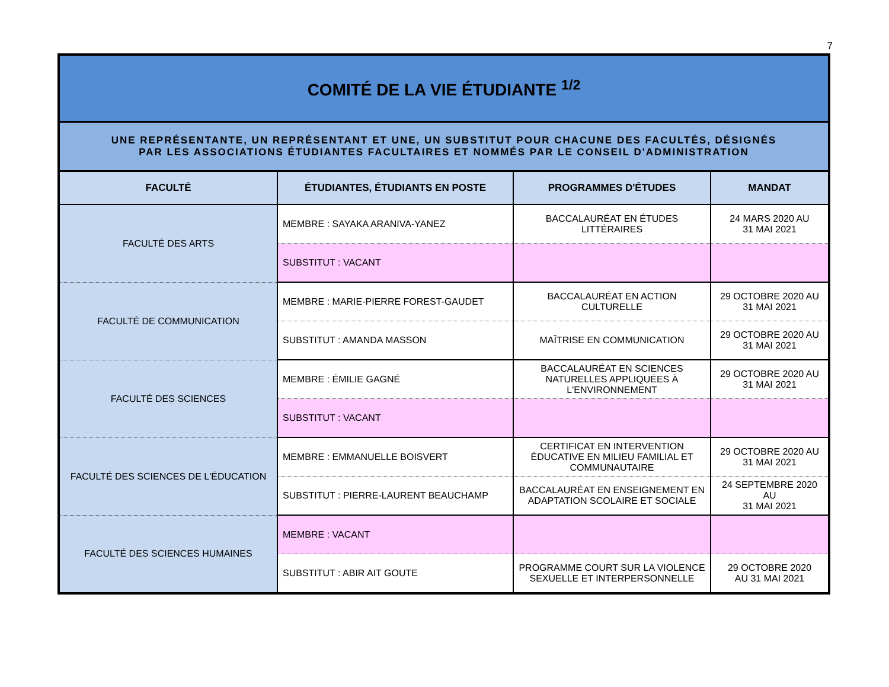7
| COMITÉ DE LA VIE ÉTUDIANTE <sup>1/2</sup> | | | |
| UNE REPRÉSENTANTE, UN REPRÉSENTANT ET UNE, UN SUBSTITUT POUR CHACUNE DES FACULTÉS, DÉSIGNÉS PAR LES ASSOCIATIONS ÉTUDIANTES FACULTAIRES ET NOMMÉS PAR LE CONSEIL D'ADMINISTRATION | | | |
| FACULTÉ | ÉTUDIANTES, ÉTUDIANTS EN POSTE | PROGRAMMES D'ÉTUDES | MANDAT |
| FACULTÉ DES ARTS | MEMBRE : SAYAKA ARANIVA-YANEZ | BACCALAURÉAT EN ÉTUDES LITTÉRAIRES | 24 MARS 2020 AU 31 MAI 2021 |
| | SUBSTITUT : VACANT | | |
| FACULTÉ DE COMMUNICATION | MEMBRE : MARIE-PIERRE FOREST-GAUDET | BACCALAURÉAT EN ACTION CULTURELLE | 29 OCTOBRE 2020 AU 31 MAI 2021 |
| | SUBSTITUT : AMANDA MASSON | MAÎTRISE EN COMMUNICATION | 29 OCTOBRE 2020 AU 31 MAI 2021 |
| FACULTÉ DES SCIENCES | MEMBRE : ÉMILIE GAGNÉ | BACCALAURÉAT EN SCIENCES NATURELLES APPLIQUÉES À L'ENVIRONNEMENT | 29 OCTOBRE 2020 AU 31 MAI 2021 |
| | SUBSTITUT : VACANT | | |
| FACULTÉ DES SCIENCES DE L'ÉDUCATION | MEMBRE : EMMANUELLE BOISVERT | CERTIFICAT EN INTERVENTION ÉDUCATIVE EN MILIEU FAMILIAL ET COMMUNAUTAIRE | 29 OCTOBRE 2020 AU 31 MAI 2021 |
| | SUBSTITUT : PIERRE-LAURENT BEAUCHAMP | BACCALAURÉAT EN ENSEIGNEMENT EN ADAPTATION SCOLAIRE ET SOCIALE | 24 SEPTEMBRE 2020 AU 31 MAI 2021 |
| FACULTÉ DES SCIENCES HUMAINES | MEMBRE : VACANT | | |
| | SUBSTITUT : ABIR AIT GOUTE | PROGRAMME COURT SUR LA VIOLENCE SEXUELLE ET INTERPERSONNELLE | 29 OCTOBRE 2020 AU 31 MAI 2021 |